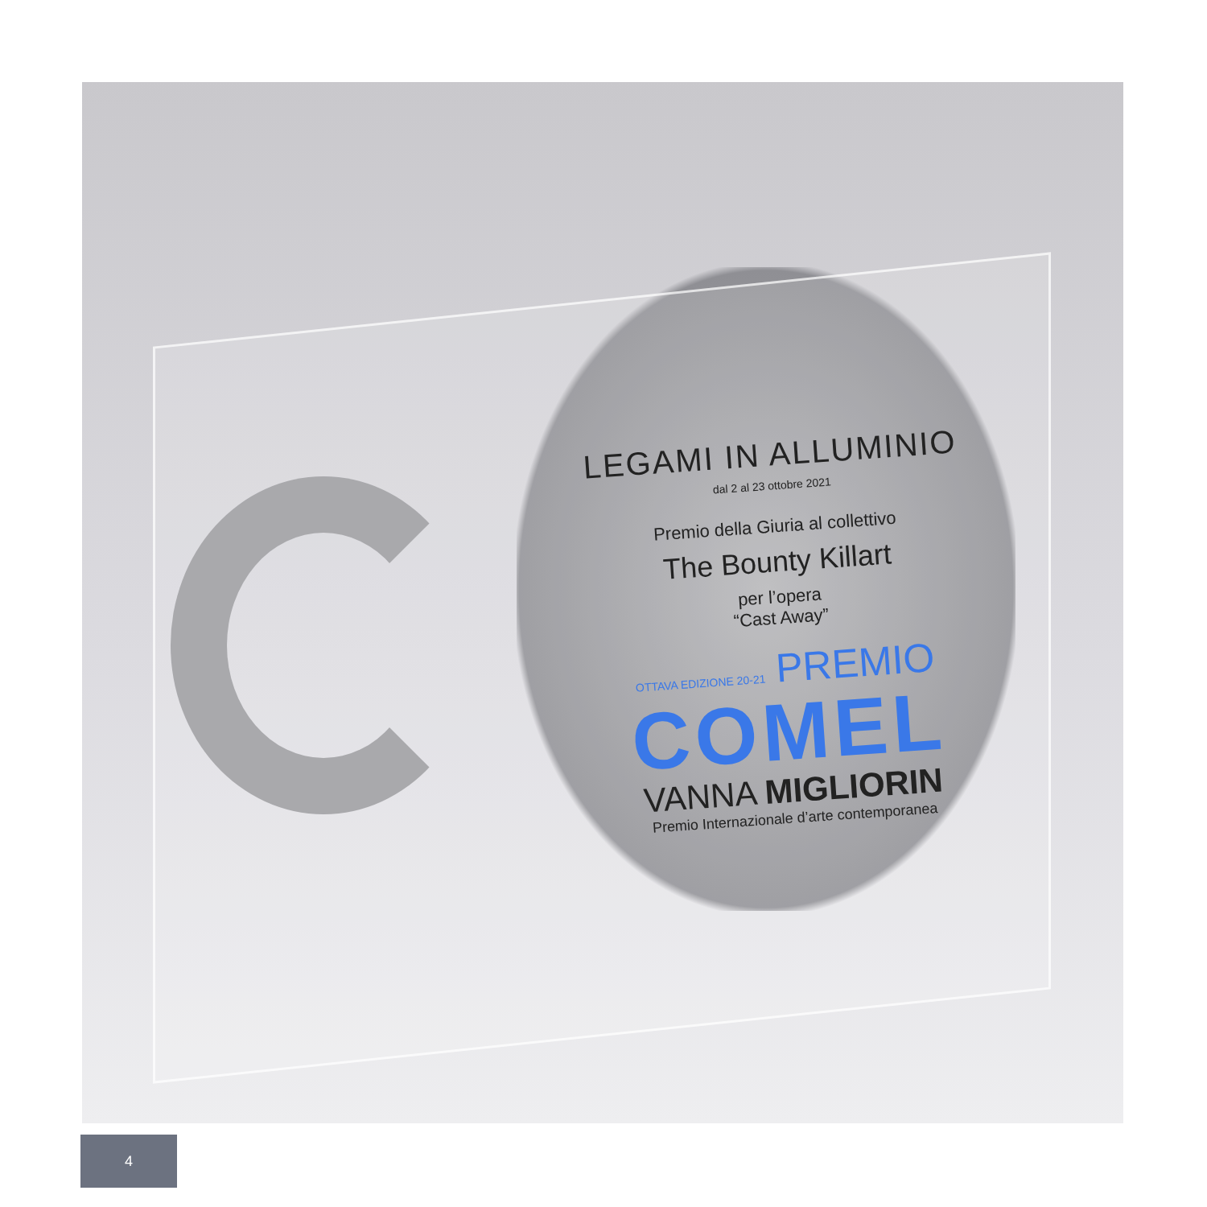LEGAMI IN ALLUMINIO
dal 2 al 23 ottobre 2021
Premio della Giuria al collettivo
The Bounty Killart
per l’opera
“Cast Away”
OTTAVA EDIZIONE 20-21 PREMIO
COMEL
VANNA MIGLIORIN
Premio Internazionale d’arte contemporanea
4